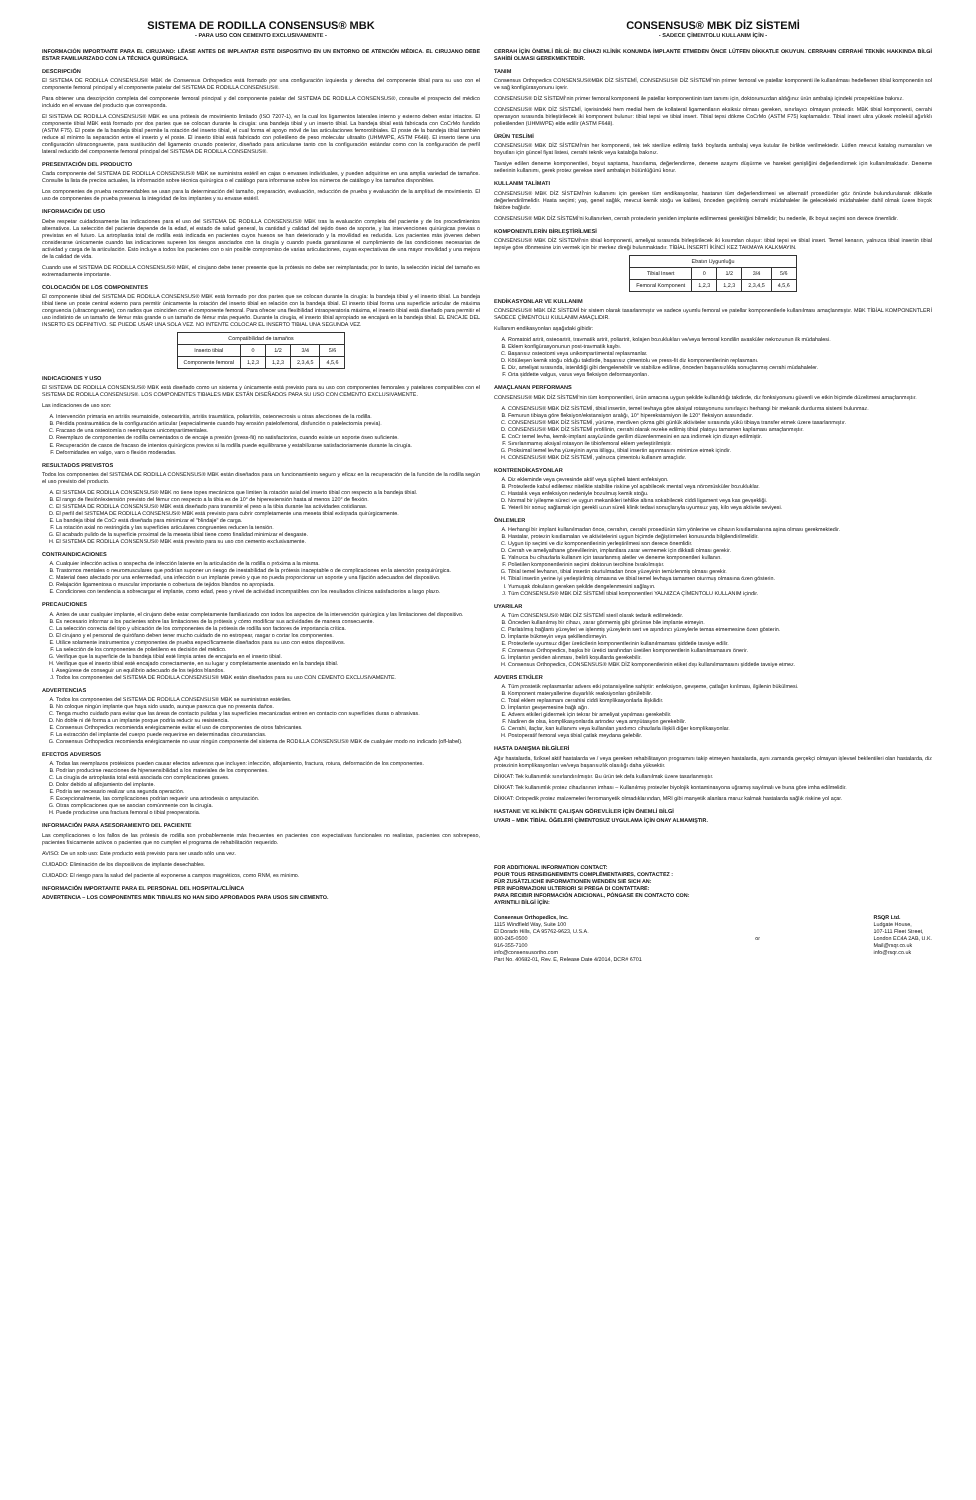SISTEMA DE RODILLA CONSENSUS® MBK
- PARA USO CON CEMENTO EXCLUSIVAMENTE -
INFORMACIÓN IMPORTANTE PARA EL CIRUJANO: LÉASE ANTES DE IMPLANTAR ESTE DISPOSITIVO EN UN ENTORNO DE ATENCIÓN MÉDICA. EL CIRUJANO DEBE ESTAR FAMILIARIZADO CON LA TÉCNICA QUIRÚRGICA.
DESCRIPCIÓN
El SISTEMA DE RODILLA CONSENSUS® MBK de Consensus Orthopedics está formado por una configuración izquierda y derecha del componente tibial para su uso con el componente femoral principal y el componente patelar del SISTEMA DE RODILLA CONSENSUS®.
Para obtener una descripción completa del componente femoral principal y del componente patelar del SISTEMA DE RODILLA CONSENSUS®, consulte el prospecto del médico incluido en el envase del producto que corresponda.
El SISTEMA DE RODILLA CONSENSUS® MBK es una prótesis de movimiento limitado (ISO 7207-1), en la cual los ligamentos laterales interno y externo deben estar intactos. El componente tibial MBK está formado por dos partes que se colocan durante la cirugía: una bandeja tibial y un inserto tibial. La bandeja tibial está fabricada con CoCrMo fundido (ASTM F75). El poste de la bandeja tibial permite la rotación del inserto tibial, el cual forma el apoyo móvil de las articulaciones femorotibiales. El poste de la bandeja tibial también reduce al mínimo la separación entre el inserto y el poste. El inserto tibial está fabricado con polietileno de peso molecular ultraalto (UHMWPE, ASTM F648). El inserto tiene una configuración ultracongruente, para sustitución del ligamento cruzado posterior, diseñado para articularse tanto con la configuración estándar como con la configuración de perfil lateral reducido del componente femoral principal del SISTEMA DE RODILLA CONSENSUS®.
PRESENTACIÓN DEL PRODUCTO
Cada componente del SISTEMA DE RODILLA CONSENSUS® MBK se suministra estéril en cajas o envases individuales, y pueden adquirirse en una amplia variedad de tamaños. Consulte la lista de precios actuales, la información sobre técnica quirúrgica o el catálogo para informarse sobre los números de catálogo y los tamaños disponibles.
Los componentes de prueba recomendables se usan para la determinación del tamaño, preparación, evaluación, reducción de prueba y evaluación de la amplitud de movimiento. El uso de componentes de prueba preserva la integridad de los implantes y su envase estéril.
INFORMACIÓN DE USO
Debe respetar cuidadosamente las indicaciones para el uso del SISTEMA DE RODILLA CONSENSUS® MBK tras la evaluación completa del paciente y de los procedimientos alternativos. La selección del paciente depende de la edad, el estado de salud general, la cantidad y calidad del tejido óseo de soporte, y las intervenciones quirúrgicas previas o previstas en el futuro. La artroplastia total de rodilla está indicada en pacientes cuyos huesos se han deteriorado y la movilidad es reducida. Los pacientes más jóvenes deben considerarse únicamente cuando las indicaciones superen los riesgos asociados con la cirugía y cuando pueda garantizarse el cumplimiento de las condiciones necesarias de actividad y carga de la articulación. Esto incluye a todos los pacientes con o sin posible compromiso de varias articulaciones, cuyas expectativas de una mayor movilidad y una mejora de la calidad de vida.
Cuando use el SISTEMA DE RODILLA CONSENSUS® MBK, el cirujano debe tener presente que la prótesis no debe ser reimplantada; por lo tanto, la selección inicial del tamaño es extremadamente importante.
COLOCACIÓN DE LOS COMPONENTES
El componente tibial del SISTEMA DE RODILLA CONSENSUS® MBK está formado por dos partes que se colocan durante la cirugía: la bandeja tibial y el inserto tibial. La bandeja tibial tiene un poste central externo para permitir únicamente la rotación del inserto tibial en relación con la bandeja tibial. El inserto tibial forma una superficie articular de máxima congruencia (ultracongruente), con radios que coinciden con el componente femoral. Para ofrecer una flexibilidad intraoperatoria máxima, el inserto tibial está diseñado para permitir el uso indistinto de un tamaño de fémur más grande o un tamaño de fémur más pequeño. Durante la cirugía, el inserto tibial apropiado se encajará en la bandeja tibial. EL ENCAJE DEL INSERTO ES DEFINITIVO. SE PUEDE USAR UNA SOLA VEZ. NO INTENTE COLOCAR EL INSERTO TIBIAL UNA SEGUNDA VEZ.
| Compatibilidad de tamaños | | | | |
| --- | --- | --- | --- | --- |
| Inserto tibial | 0 | 1/2 | 3/4 | 5/6 |
| Componente femoral | 1,2,3 | 1,2,3 | 2,3,4,5 | 4,5,6 |
INDICACIONES Y USO
El SISTEMA DE RODILLA CONSENSUS® MBK está diseñado como un sistema y únicamente está previsto para su uso con componentes femorales y patelares compatibles con el SISTEMA DE RODILLA CONSENSUS®. LOS COMPONENTES TIBIALES MBK ESTÁN DISEÑADOS PARA SU USO CON CEMENTO EXCLUSIVAMENTE.
Las indicaciones de uso son:
A. Intervención primaria en artritis reumatoide, osteoartritis, artritis traumática, poliartritis, osteonecrosis u otras afecciones de la rodilla.
B. Pérdida postraumática de la configuración articular (especialmente cuando hay erosión patelofemoral, disfunción o patelectomía previa).
C. Fracaso de una osteotomía o reemplazos unicompartimentales.
D. Reemplazo de componentes de rodilla cementados o de encaje a presión (press-fit) no satisfactorios, cuando existe un soporte óseo suficiente.
E. Recuperación de casos de fracaso de intentos quirúrgicos previos si la rodilla puede equilibrarse y estabilizarse satisfactoriamente durante la cirugía.
F. Deformidades en valgo, varo o flexión moderadas.
RESULTADOS PREVISTOS
Todos los componentes del SISTEMA DE RODILLA CONSENSUS® MBK están diseñados para un funcionamiento seguro y eficaz en la recuperación de la función de la rodilla según el uso previsto del producto.
A. El SISTEMA DE RODILLA CONSENSUS® MBK no tiene topes mecánicos que limiten la rotación axial del inserto tibial con respecto a la bandeja tibial.
B. El rango de flexión/extensión previsto del fémur con respecto a la tibia es de 10° de hiperextensión hasta al menos 120° de flexión.
C. El SISTEMA DE RODILLA CONSENSUS® MBK está diseñado para transmitir el peso a la tibia durante las actividades cotidianas.
D. El perfil del SISTEMA DE RODILLA CONSENSUS® MBK está previsto para cubrir completamente una meseta tibial extirpada quirúrgicamente.
E. La bandeja tibial de CoCr está diseñada para minimizar el "blindaje" de carga.
F. La rotación axial no restringida y las superficies articulares congruentes reducen la tensión.
G. El acabado pulido de la superficie proximal de la meseta tibial tiene como finalidad minimizar el desgaste.
H. El SISTEMA DE RODILLA CONSENSUS® MBK está previsto para su uso con cemento exclusivamente.
CONTRAINDICACIONES
A. Cualquier infección activa o sospecha de infección latente en la articulación de la rodilla o próxima a la misma.
B. Trastornos mentales o neuromusculares que podrían suponer un riesgo de inestabilidad de la prótesis inaceptable o de complicaciones en la atención postquirúrgica.
C. Material óseo afectado por una enfermedad, una infección o un implante previo y que no pueda proporcionar un soporte y una fijación adecuados del dispositivo.
D. Relajación ligamentosa o muscular importante o cobertura de tejidos blandos no apropiada.
E. Condiciones con tendencia a sobrecargar el implante, como edad, peso y nivel de actividad incompatibles con los resultados clínicos satisfactorios a largo plazo.
PRECAUCIONES
A. Antes de usar cualquier implante, el cirujano debe estar completamente familiarizado con todos los aspectos de la intervención quirúrgica y las limitaciones del dispositivo.
B. Es necesario informar a los pacientes sobre las limitaciones de la prótesis y cómo modificar sus actividades de manera consecuente.
C. La selección correcta del tipo y ubicación de los componentes de la prótesis de rodilla son factores de importancia crítica.
D. El cirujano y el personal de quirófano deben tener mucho cuidado de no estropear, rasgar o cortar los componentes.
E. Utilice solamente instrumentos y componentes de prueba específicamente diseñados para su uso con estos dispositivos.
F. La selección de los componentes de polietileno es decisión del médico.
G. Verifique que la superficie de la bandeja tibial esté limpia antes de encajarla en el inserto tibial.
H. Verifique que el inserto tibial esté encajado correctamente, en su lugar y completamente asentado en la bandeja tibial.
I. Asegúrese de conseguir un equilibrio adecuado de los tejidos blandos.
J. Todos los componentes del SISTEMA DE RODILLA CONSENSUS® MBK están diseñados para su uso CON CEMENTO EXCLUSIVAMENTE.
ADVERTENCIAS
A. Todos los componentes del SISTEMA DE RODILLA CONSENSUS® MBK se suministran estériles.
B. No coloque ningún implante que haya sido usado, aunque parezca que no presenta daños.
C. Tenga mucho cuidado para evitar que las áreas de contacto pulidas y las superficies mecanizadas entren en contacto con superficies duras o abrasivas.
D. No doble ni dé forma a un implante porque podría reducir su resistencia.
E. Consensus Orthopedics recomienda enérgicamente evitar el uso de componentes de otros fabricantes.
F. La extracción del implante del cuerpo puede requerirse en determinadas circunstancias.
G. Consensus Orthopedics recomienda enérgicamente no usar ningún componente del sistema de RODILLA CONSENSUS® MBK de cualquier modo no indicado (off-label).
EFECTOS ADVERSOS
A. Todas las reemplazos protésicos pueden causar efectos adversos que incluyen: infección, aflojamiento, fractura, rotura, deformación de los componentes.
B. Podrían producirse reacciones de hipersensibilidad a los materiales de los componentes.
C. La cirugía de artroplastia total está asociada con complicaciones graves.
D. Dolor debido al aflojamiento del implante.
E. Podría ser necesario realizar una segunda operación.
F. Excepcionalmente, las complicaciones podrían requerir una artrodesis o amputación.
G. Otras complicaciones que se asocian comúnmente con la cirugía.
H. Puede producirse una fractura femoral o tibial preoperatoria.
INFORMACIÓN PARA ASESORAMIENTO DEL PACIENTE
Las complicaciones o los fallos de las prótesis de rodilla son probablemente más frecuentes en pacientes con expectativas funcionales no realistas, pacientes con sobrepeso, pacientes físicamente activos o pacientes que no cumplen el programa de rehabilitación requerido.
AVISO: De un solo uso: Este producto está previsto para ser usado sólo una vez.
CUIDADO: Eliminación de los dispositivos de implante desechables.
CUIDADO: El riesgo para la salud del paciente al exponerse a campos magnéticos, como RNM, es mínimo.
INFORMACIÓN IMPORTANTE PARA EL PERSONAL DEL HOSPITAL/CLÍNICA
ADVERTENCIA – LOS COMPONENTES MBK TIBIALES NO HAN SIDO APROBADOS PARA USOS SIN CEMENTO.
CONSENSUS® MBK DİZ SİSTEMİ
- SADECE ÇİMENTOLU KULLANIM İÇİN -
CERRAH İÇİN ÖNEMLİ BİLGİ: BU CİHAZI KLİNİK KONUMDA İMPLANTE ETMEDEN ÖNCE LÜTFEN DİKKATLE OKUYUN. CERRAHIN CERRAHİ TEKNİK HAKKINDA BİLGİ SAHİBİ OLMASI GEREKMEKTEDİR.
TANIM
Consensus Orthopedics CONSENSUS®MBK DİZ SİSTEMİ, CONSENSUS® DİZ SİSTEMİ'nin primer femoral ve patellar komponenti ile kullanılması hedeflenen tibial komponentin sol ve sağ konfigürasyonunu içerir.
CONSENSUS® DİZ SİSTEMİ'nin primer femoral komponenti ile patellar komponentinin tam tanımı için, doktorunuzdan aldığınız ürün ambalajı içindeki prospektüse bakınız.
CONSENSUS® MBK DİZ SİSTEMİ, içerisindeki hem medial hem de kollateral ligamentların eksiksiz olması gereken, sınırlayıcı olmayan protezdir. MBK tibial komponenti, cerrahi operasyon sırasında birleştirilecek iki komponent bulunur: tibial tepsi ve tibial insert. Tibial tepsi dökme CoCrMo (ASTM F75) kaplamalıdır. Tibial insert ultra yüksek molekül ağırlıklı polietilenden (UHMWPE) elde edilir (ASTM F648).
ÜRÜN TESLİMİ
CONSENSUS® MBK DİZ SİSTEMİ'nin her komponenti, tek tek sterilize edilmiş farklı boylarda ambalaj veya kutular ile birlikte verilmektedir. Lütfen mevcut katalog numaraları ve boyutları için güncel fiyat listesi, cerrahi teknik veya kataloğa bakınız.
Tavsiye edilen deneme komponentleri, boyut saptama, hazırlama, değerlendirme, deneme azaymı düşürme ve hareket genişliğini değerlendirmek için kullanılmaktadır. Deneme setlerinin kullanımı, gerek protez gerekse steril ambalajın bütünlüğünü korur.
KULLANIM TALİMATI
CONSENSUS® MBK DİZ SİSTEMİ'nin kullanımı için gereken tüm endikasyonlar, hastanın tüm değerlendirmesi ve alternatif prosedürler göz önünde bulundurulanak dikkatle değerlendirilmelidir. Hasta seçimi; yaş, genel sağlık, mevcut kemik stoğu ve kalitesi, önceden geçirilmiş cerrahi müdahaleler ile gelecekteki müdahaleler dahil olmak üzere birçok faktöre bağlıdır.
CONSENSUS® MBK DİZ SİSTEMİ'ni kullanırken, cerrah protezlerin yeniden implante edilmemesi gerektiğini bilmelidir; bu nedenle, ilk boyut seçimi son derece önemlidir.
KOMPONENTLERİN BİRLEŞTİRİLMESİ
CONSENSUS® MBK DİZ SİSTEMİ'nin tibial komponenti, ameliyat sırasında birleştirilecek iki kısımdan oluşur: tibial tepsi ve tibial insert. Temel kenarın, yalnızca tibial insertin tibial tepsiye göre dönmesine izin vermek için bir merkez direği bulunmaktadır. TİBİAL İNSERTİ İKİNCİ KEZ TAKMAYA KALKMAYIN.
| Ebatın Uygunluğu | | | | |
| --- | --- | --- | --- | --- |
| Tibial Insert | 0 | 1/2 | 3/4 | 5/6 |
| Femoral Komponent | 1,2,3 | 1,2,3 | 2,3,4,5 | 4,5,6 |
ENDİKASYONLAR VE KULLANIM
CONSENSUS® MBK DİZ SİSTEMİ bir sistem olarak tasarlanmıştır ve sadece uyumlu femoral ve patellar komponentlerle kullanılması amaçlanmıştır. MBK TİBİAL KOMPONENTLERİ SADECE ÇİMENTOLU KULLANIM AMAÇLIDIR.
Kullanım endikasyonları aşağıdaki gibidir:
A. Romatoid artrit, osteoartrit, travmatik artrit, poliartrit, kolajen bozuklukları ve/veya femoral kondilin avasküler nekrozunun ilk müdahalesi.
B. Eklem konfigürasyonunun post-travmatik kaybı.
C. Başarısız osteotomi veya unikompartimental replasmanlar.
D. Kötüleşen kemik stoğu olduğu takdirde, başarısız çimentolu ve press-fit diz komponentlerinin replasmanı.
E. Diz, ameliyat sırasında, istenildiği gibi dengelenebilir ve stabilize edilirse, önceden başarısızlıkla sonuçlanmış cerrahi müdahaleler.
F. Orta şiddette valgus, varus veya fleksiyon deformasyonları.
AMAÇLANAN PERFORMANS
CONSENSUS® MBK DİZ SİSTEMİ'nin tüm komponentleri, ürün amacına uygun şekilde kullanıldığı takdirde, diz fonksiyonunu güvenli ve etkin biçimde düzeltmesi amaçlanmıştır.
A. CONSENSUS® MBK DİZ SİSTEMİ, tibial insertin, temel tevhaya göre aksiyal rotasyonunu sınırlayıcı herhangi bir mekanik durdurma sistemi bulunmaz.
B. Femurun tibiaya göre fleksiyon/ekstansiyon aralığı, 10° hiperekstansiyon ile 120° fleksiyon arasındadır.
C. CONSENSUS® MBK DİZ SİSTEMİ, yürüme, merdiven çıkma gibi günlük aktiviteler sırasında yükü tibiaya transfer etmek üzere tasarlanmıştır.
D. CONSENSUS® MBK DİZ SİSTEMİ profilinin, cerrahi olarak rezeke edilmiş tibial platoyu tamamen kaplaması amaçlanmıştır.
E. CoCr temel levha, kemik-implant arayüzünde gerilim düzenlenmesini en aza indirmek için dizayn edilmiştir.
F. Sınırlanmamış aksiyal rotasyon ile tibiofemoral eklem yerleştirilmiştir.
G. Proksimal temel levha yüzeyinin ayna itilişgu, tibial insertin aşınmasını minimize etmek içindir.
H. CONSENSUS® MBK DİZ SİSTEMİ, yalnızca çimentolu kullanım amaçlıdır.
KONTRENDİKASYONLAR
A. Diz ekleminde veya çevresinde aktif veya şüpheli latent enfeksiyon.
B. Protezlerde kabul edilemez nitelikte stabilite riskine yol açabilecek mental veya nöromüsküler bozukluklar.
C. Hastalık veya enfeksiyon nedeniyle bozulmuş kemik stoğu.
D. Normal bir iyileşme süreci ve uygun mekanikleri tehlike altına sokabilecek ciddi ligament veya kas gevşekliği.
E. Yeterli bir sonuç sağlamak için gerekli uzun süreli klinik tedavi sonuçlarıyla uyumsuz yaş, kilo veya aktivite seviyesi.
ÖNLEMLER
A. Herhangi bir implant kullanılmadan önce, cerrahın, cerrahi prosedürün tüm yönlerine ve cihazın kısıtlamalarına aşina olması gerekmektedir.
B. Hastalar, protezin kısıtlamaları ve aktivitelerini uygun biçimde değiştirmeleri konusunda bilgilendirilmelidir.
C. Uygun tip seçimi ve diz komponentlerinin yerleştirilmesi son derece önemlidir.
D. Cerrah ve ameliyathane görevlilerinin, implantlara zarar vermemek için dikkatli olması gerekir.
E. Yalnızca bu cihazlarla kullanım için tasarlanmış aletler ve deneme komponentleri kullanın.
F. Polietilen komponentlerinin seçimi doktorun tercihine bırakılmıştır.
G. Tibial temel levhanın, tibial insertin oturtulmadan önce yüzeyinin temizlenmiş olması gerekir.
H. Tibial insertin yerine iyi yerleştirilmiş olmasına ve tibial temel levhaya tamamen oturmuş olmasına özen gösterin.
I. Yumuşak dokuların gereken şekilde dengelenmesini sağlayın.
J. Tüm CONSENSUS® MBK DİZ SİSTEMİ tibial komponentleri YALNIZCA ÇİMENTOLU KULLANIM içindir.
UYARILAR
A. Tüm CONSENSUS® MBK DİZ SİSTEMİ steril olarak tedarik edilmektedir.
B. Önceden kullanılmış bir cihazı, zarar görmemiş gibi görünse bile implante etmeyin.
C. Parlatılmış bağlantı yüzeyleri ve işlenmiş yüzeylerin sert ve aşındırıcı yüzeylerle temas etmemesine özen gösterin.
D. İmplante bükmeyin veya şekillendirmeyin.
E. Protezlerle uyumsuz diğer üreticilerin komponentlerinin kullanılmaması şiddetle tavsiye edilir.
F. Consensus Orthopedics, başka bir üretici tarafından üretilen komponentlerin kullanılmamasını önerir.
G. İmplantın yeniden alınması, belirli koşullarda gerekebilir.
H. Consensus Orthopedics, CONSENSUS® MBK DİZ komponentlerinin etiket dışı kullanılmamasını şiddetle tavsiye etmez.
ADVERS ETKİLER
A. Tüm prostetik replasmanlar advers etki potansiyeline sahiptir: enfeksiyon, gevşeme, çatlağın kırılması, ilgilenin bükülmesi.
B. Komponent materyallerine duyarlılık reaksiyonları görülebilir.
C. Total eklem replasmanı cerrahisi ciddi komplikasyonlarla ilişkilidir.
D. İmplantın gevşemesine bağlı ağrı.
E. Advers etkileri gidermek için tekrar bir ameliyat yapılması gerekebilir.
F. Nadiren de olsa, komplikasyonlarda artrodez veya ampütasyon gerekebilir.
G. Cerrahi, ilaçlar, kan kullanımı veya kullanılan yardımcı cihazlarla ilişkili diğer komplikasyonlar.
H. Postoperatif femoral veya tibial çatlak meydana gelebilir.
HASTA DANIŞMA BİLGİLERİ
Ağır hastalarda, fiziksel aktif hastalarda ve / veya gereken rehabilitasyon programını takip etmeyen hastalarda, aynı zamanda gerçekçi olmayan işlevsel beklentileri olan hastalarda, diz protezinin komplikasyonları ve/veya başarısızlık olasılığı daha yüksektir.
DİKKAT: Tek kullanımlık sınırlandırılmıştır. Bu ürün tek defa kullanılmak üzere tasarlanmıştır.
DİKKAT: Tek kullanımlık protez cihazlarının imhası – Kullanılmış protezler biyolojik kontaminasyona uğramış sayılmalı ve buna göre imha edilmelidir.
DİKKAT: Ortopedik protez malzemeleri ferromanyetik olmadıklarından, MRI gibi manyetik alanlara maruz kalmak hastalarda sağlık riskine yol açar.
HASTANE VE KLİNİKTE ÇALIŞAN GÖREVLİLER İÇİN ÖNEMLİ BİLGİ
UYARI – MBK TİBİAL ÖĞELERİ ÇİMENTOSUZ UYGULAMA İÇİN ONAY ALMAMIŞTIR.
FOR ADDITIONAL INFORMATION CONTACT:
POUR TOUS RENSEIGNEMENTS COMPLÉMENTAIRES, CONTACTEZ :
FÜR ZUSÄTZLICHE INFORMATIONEN WENDEN SIE SICH AN:
PER INFORMAZIONI ULTERIORI SI PREGA DI CONTATTARE:
PARA RECIBIR INFORMACIÓN ADICIONAL, PÓNGASE EN CONTACTO CON:
AYRINTILI BİLGİ İÇİN:
Consensus Orthopedics, Inc.
1115 Windfield Way, Suite 100
El Dorado Hills, CA 95762-9623, U.S.A.
800-245-0500
916-355-7100
info@consensusortho.com
Part No. 40682-01, Rev. E, Release Date 4/2014, DCR# 6701
or RSQR Ltd.
Ludgate House,
107-111 Fleet Street,
London EC4A 2AB, U.K.
Mail@rsqr.co.uk
info@rsqr.co.uk